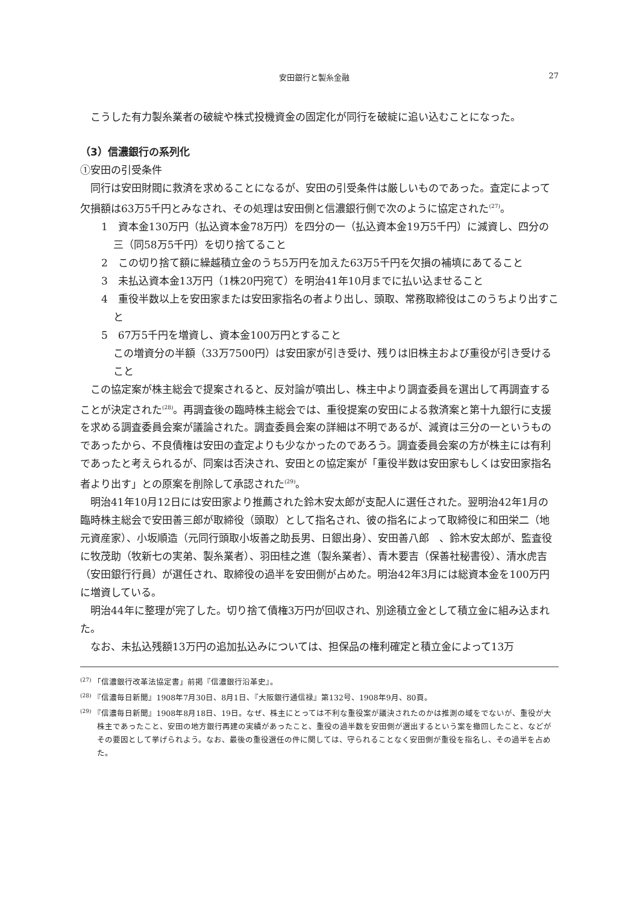安田銀行と製糸金融 27
こうした有力製糸業者の破綻や株式投機資金の固定化が同行を破綻に追い込むことになった。
（3）信濃銀行の系列化
①安田の引受条件
同行は安田財閥に救済を求めることになるが、安田の引受条件は厳しいものであった。査定によって欠損額は63万5千円とみなされ、その処理は安田側と信濃銀行側で次のように協定された<sup>(27)</sup>。
1　資本金130万円（払込資本金78万円）を四分の一（払込資本金19万5千円）に減資し、四分の三（同58万5千円）を切り捨てること
2　この切り捨て額に繰越積立金のうち5万円を加えた63万5千円を欠損の補填にあてること
3　未払込資本金13万円（1株20円宛て）を明治41年10月までに払い込ませること
4　重役半数以上を安田家または安田家指名の者より出し、頭取、常務取締役はこのうちより出すこと
5　67万5千円を増資し、資本金100万円とすること
この増資分の半額（33万7500円）は安田家が引き受け、残りは旧株主および重役が引き受けること
この協定案が株主総会で提案されると、反対論が噴出し、株主中より調査委員を選出して再調査することが決定された<sup>(28)</sup>。再調査後の臨時株主総会では、重役提案の安田による救済案と第十九銀行に支援を求める調査委員会案が議論された。調査委員会案の詳細は不明であるが、減資は三分の一というものであったから、不良債権は安田の査定よりも少なかったのであろう。調査委員会案の方が株主には有利であったと考えられるが、同案は否決され、安田との協定案が「重役半数は安田家もしくは安田家指名者より出す」との原案を削除して承認された<sup>(29)</sup>。
明治41年10月12日には安田家より推薦された鈴木安太郎が支配人に選任された。翌明治42年1月の臨時株主総会で安田善三郎が取締役（頭取）として指名され、彼の指名によって取締役に和田栄二（地元資産家）、小坂順造（元同行頭取小坂善之助長男、日銀出身）、安田善八郎　、鈴木安太郎が、監査役に牧茂助（牧新七の実弟、製糸業者）、羽田桂之進（製糸業者）、青木要吉（保善社秘書役）、清水虎吉（安田銀行行員）が選任され、取締役の過半を安田側が占めた。明治42年3月には総資本金を100万円に増資している。
明治44年に整理が完了した。切り捨て債権3万円が回収され、別途積立金として積立金に組み込まれた。
なお、未払込残額13万円の追加払込みについては、担保品の権利確定と積立金によって13万
<sup>(27)</sup> 「信濃銀行改革法協定書」前掲『信濃銀行沿革史』。
<sup>(28)</sup> 『信濃毎日新聞』1908年7月30日、8月1日、『大阪銀行通信禄』第132号、1908年9月、80頁。
<sup>(29)</sup> 『信濃毎日新聞』1908年8月18日、19日。なぜ、株主にとっては不利な重役案が議決されたのかは推測の域をでないが、重役が大株主であったこと、安田の地方銀行再建の実績があったこと、重役の過半数を安田側が選出するという案を撤回したこと、などがその要因として挙げられよう。なお、最後の重役選任の件に関しては、守られることなく安田側が重役を指名し、その過半を占めた。